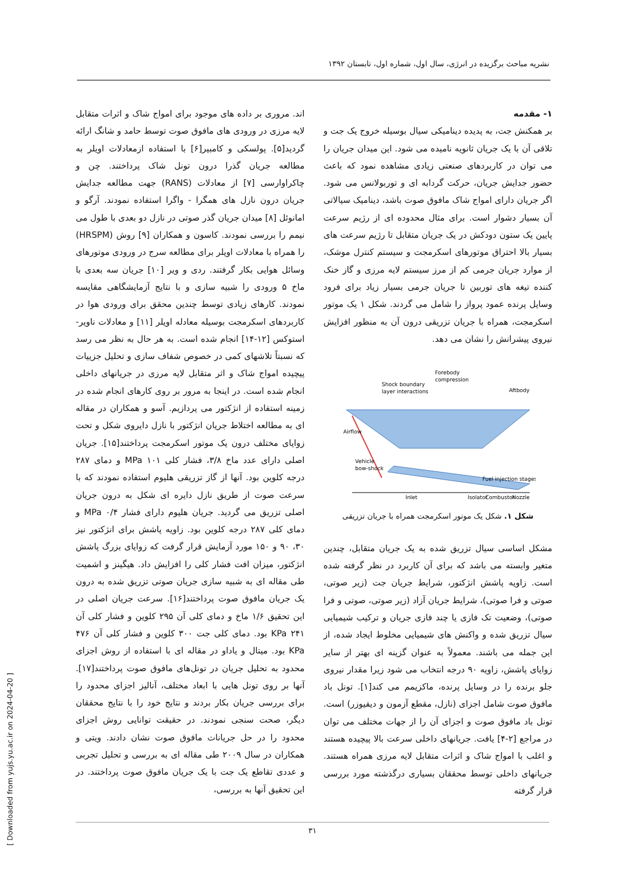نشریه مباحث برگزیده در انرژی، سال اول، شماره اول، تابستان ۱۳۹۲
۱- مقدمه
بر همکنش جت، به پدیده دینامیکی سیال بوسیله خروج یک جت و تلاقی آن با یک جریان ثانویه نامیده می شود. این میدان جریان را می توان در کاربردهای صنعتی زیادی مشاهده نمود که باعث حضور جدایش جریان، حرکت گردابه ای و توربولانس می شود. اگر جریان دارای امواج شاک مافوق صوت باشد، دینامیک سیالاتی آن بسیار دشوار است. برای مثال محدوده ای از رژیم سرعت پایین یک ستون دودکش در یک جریان متقابل تا رژیم سرعت های بسیار بالا احتراق موتورهای اسکرمجت و سیستم کنترل موشک، از موارد جریان جرمی کم از مرز سیستم لایه مرزی و گاز خنک کننده تیغه های توربین تا جریان جرمی بسیار زیاد برای فرود وسایل پرنده عمود پرواز را شامل می گردند. شکل ۱ یک موتور اسکرمجت، همراه با جریان تزریقی درون آن به منظور افزایش نیروی پیشرانش را نشان می دهد.
Shock boundary
layer interactions
Forebody
compression
Aftbody
Airflow
Vehicle
bow-shock
Fuel injection stages
Inlet
Isolator
Combustor
Nozzle
شکل ۱. شکل یک موتور اسکرمجت همراه با جریان تزریقی
مشکل اساسی سیال تزریق شده به یک جریان متقابل، چندین متغیر وابسته می باشد که برای آن کاربرد در نظر گرفته شده است. زاویه پاشش انژکتور، شرایط جریان جت (زیر صوتی، صوتی و فرا صوتی)، شرایط جریان آزاد (زیر صوتی، صوتی و فرا صوتی)، وضعیت تک فازی یا چند فازی جریان و ترکیب شیمیایی سیال تزریق شده و واکنش های شیمیایی مخلوط ایجاد شده، از این جمله می باشند. معمولاً به عنوان گزینه ای بهتر از سایر زوایای پاشش، زاویه ۹۰ درجه انتخاب می شود زیرا مقدار نیروی جلو برنده را در وسایل پرنده، ماکزیمم می کند[۱]. تونل باد مافوق صوت شامل اجزای (نازل، مقطع آزمون و دیفیوزر) است. تونل باد مافوق صوت و اجزای آن را از جهات مختلف می توان در مراجع [۲-۴] یافت. جریانهای داخلی سرعت بالا پیچیده هستند و اغلب با امواج شاک و اثرات متقابل لایه مرزی همراه هستند. جریانهای داخلی توسط محققان بسیاری درگذشته مورد بررسی قرار گرفته
اند. مروری بر داده های موجود برای امواج شاک و اثرات متقابل لایه مرزی در ورودی های مافوق صوت توسط حامد و شانگ ارائه گردید[۵]. پولسکی و کامبیر[۶] با استفاده ازمعادلات اویلر به مطالعه جریان گذرا درون تونل شاک پرداختند. چن و چاکراوارسی [۷] از معادلات (RANS) جهت مطالعه جدایش جریان درون نازل های همگرا - واگرا استفاده نمودند. آرگو و امانوئل [۸] میدان جریان گذر صوتی در نازل دو بعدی با طول می نیمم را بررسی نمودند. کاسون و همکاران [۹] روش (HRSPM) را همراه با معادلات اویلر برای مطالعه سرج در ورودی موتورهای وسائل هوایی بکار گرفتند. ردی و ویر [۱۰] جریان سه بعدی با ماخ ۵ ورودی را شبیه سازی و با نتایج آزمایشگاهی مقایسه نمودند. کارهای زیادی توسط چندین محقق برای ورودی هوا در کاربردهای اسکرمجت بوسیله معادله اویلر [۱۱] و معادلات ناویر-استوکس [۱۲-۱۴] انجام شده است. به هر حال به نظر می رسد که نسبتاً تلاشهای کمی در خصوص شفاف سازی و تحلیل جزییات پیچیده امواج شاک و اثر متقابل لایه مرزی در جریانهای داخلی انجام شده است. در اینجا به مرور بر روی کارهای انجام شده در زمینه استفاده از انژکتور می پردازیم. آسو و همکاران در مقاله ای به مطالعه اختلاط جریان انژکتور با نازل دایروی شکل و تحت زوایای مختلف درون یک موتور اسکرمجت پرداختند[۱۵]. جریان اصلی دارای عدد ماخ ۳/۸، فشار کلی ۱۰۱ MPa و دمای ۲۸۷ درجه کلوین بود. آنها از گاز تزریقی هلیوم استفاده نمودند که با سرعت صوت از طریق نازل دایره ای شکل به درون جریان اصلی تزریق می گردید. جریان هلیوم دارای فشار ۰/۴ MPa و دمای کلی ۲۸۷ درجه کلوین بود. زاویه پاشش برای انژکتور نیز ۳۰، ۹۰ و ۱۵۰ مورد آزمایش قرار گرفت که زوایای بزرگ پاشش انژکتور، میزان افت فشار کلی را افزایش داد. هیگینز و اشمیت طی مقاله ای به شبیه سازی جریان صوتی تزریق شده به درون یک جریان مافوق صوت پرداختند[۱۶]. سرعت جریان اصلی در این تحقیق ۱/۶ ماخ و دمای کلی آن ۲۹۵ کلوین و فشار کلی آن ۲۴۱ KPa بود. دمای کلی جت ۳۰۰ کلوین و فشار کلی آن ۴۷۶ KPa بود. میتال و یاداو در مقاله ای با استفاده از روش اجزای محدود به تحلیل جریان در تونل‌های مافوق صوت پرداختند[۱۷]. آنها بر روی تونل هایی با ابعاد مختلف، آنالیز اجزای محدود را برای بررسی جریان بکار بردند و نتایج خود را با نتایج محققان دیگر، صحت سنجی نمودند. در حقیقت توانایی روش اجزای محدود را در حل جریانات مافوق صوت نشان دادند. ویتی و همکاران در سال ۲۰۰۹ طی مقاله ای به بررسی و تحلیل تجربی و عددی تقاطع یک جت با یک جریان مافوق صوت پرداختند. در این تحقیق آنها به بررسی،
۳۱
[ Downloaded from yujs.yu.ac.ir on 2024-04-20 ]